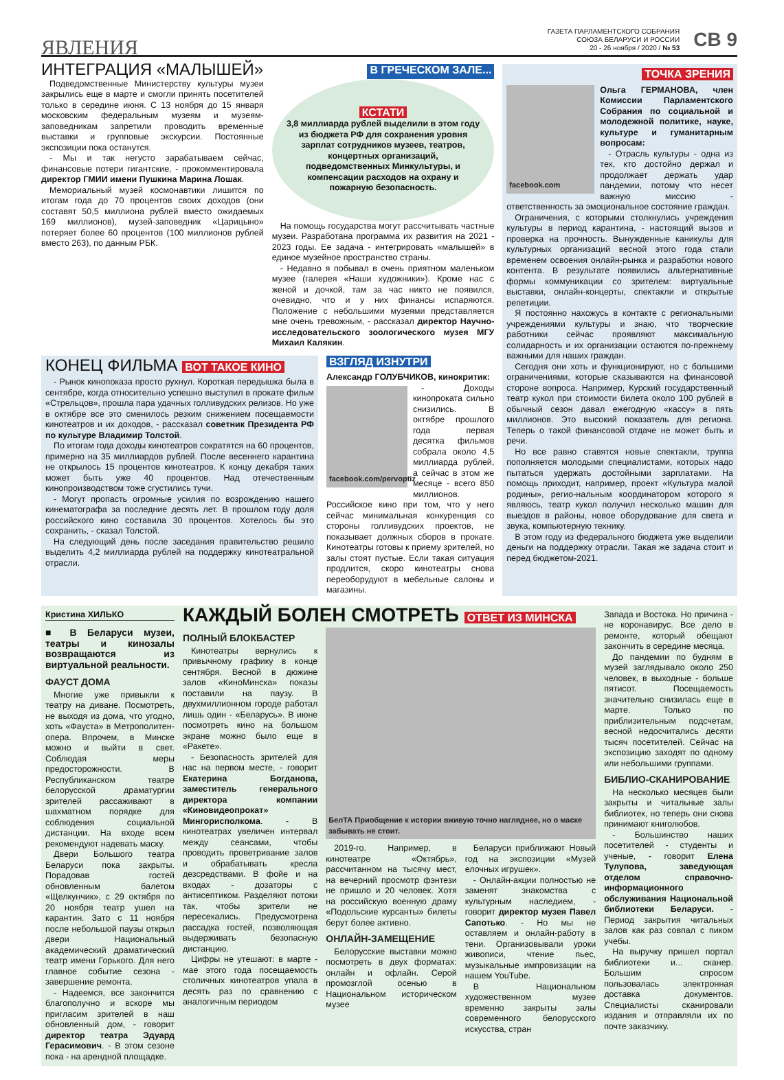ЯВЛЕНИЯ
ГАЗЕТА ПАРЛАМЕНТСКОГО СОБРАНИЯ
СОЮЗА БЕЛАРУСИ И РОССИИ
20 - 26 ноября / 2020 / № 53
СВ 9
ИНТЕГРАЦИЯ «МАЛЫШЕЙ»
В ГРЕЧЕСКОМ ЗАЛЕ...
Подведомственные Министерству культуры музеи закрылись еще в марте и смогли принять посетителей только в середине июня. С 13 ноября до 15 января московским федеральным музеям и музеям-заповедникам запретили проводить временные выставки и групповые экскурсии. Постоянные экспозиции пока останутся.
- Мы и так негусто зарабатываем сейчас, финансовые потери гигантские, - прокомментировала директор ГМИИ имени Пушкина Марина Лошак.
Мемориальный музей космонавтики лишится по итогам года до 70 процентов своих доходов (они составят 50,5 миллиона рублей вместо ожидаемых 169 миллионов), музей-заповедник «Царицыно» потеряет более 60 процентов (100 миллионов рублей вместо 263), по данным РБК.
КСТАТИ
3,8 миллиарда рублей выделили в этом году из бюджета РФ для сохранения уровня зарплат сотрудников музеев, театров, концертных организаций, подведомственных Минкультуры, и компенсации расходов на охрану и пожарную безопасность.
На помощь государства могут рассчитывать частные музеи. Разработана программа их развития на 2021 - 2023 годы. Ее задача - интегрировать «малышей» в единое музейное пространство страны.
- Недавно я побывал в очень приятном маленьком музее (галерея «Наши художники»). Кроме нас с женой и дочкой, там за час никто не появился, очевидно, что и у них финансы испаряются. Положение с небольшими музеями представляется мне очень тревожным, - рассказал директор Научно-исследовательского зоологического музея МГУ Михаил Калякин.
КОНЕЦ ФИЛЬМА ВОТ ТАКОЕ КИНО
- Рынок кинопоказа просто рухнул. Короткая передышка была в сентябре, когда относительно успешно выступил в прокате фильм «Стрельцов», прошла пара удачных голливудских релизов. Но уже в октябре все это сменилось резким снижением посещаемости кинотеатров и их доходов, - рассказал советник Президента РФ по культуре Владимир Толстой.
По итогам года доходы кинотеатров сократятся на 60 процентов, примерно на 35 миллиардов рублей. После весеннего карантина не открылось 15 процентов кинотеатров. К концу декабря таких может быть уже 40 процентов. Над отечественным кинопроизводством тоже сгустились тучи.
- Могут пропасть огромные усилия по возрождению нашего кинематографа за последние десять лет. В прошлом году доля российского кино составила 30 процентов. Хотелось бы это сохранить, - сказал Толстой.
На следующий день после заседания правительство решило выделить 4,2 миллиарда рублей на поддержку кинотеатральной отрасли.
ВЗГЛЯД ИЗНУТРИ
Александр ГОЛУБЧИКОВ, кинокритик:
facebook.com/pervoptiz
- Доходы кинопроката сильно снизились. В октябре прошлого года первая десятка фильмов собрала около 4,5 миллиарда рублей, а сейчас в этом же месяце - всего 850 миллионов. Российское кино при том, что у него сейчас минимальная конкуренция со стороны голливудских проектов, не показывает должных сборов в прокате. Кинотеатры готовы к приему зрителей, но залы стоят пустые. Если такая ситуация продлится, скоро кинотеатры снова переоборудуют в мебельные салоны и магазины.
ТОЧКА ЗРЕНИЯ
facebook.com
Ольга ГЕРМАНОВА, член Комиссии Парламентского Собрания по социальной и молодежной политике, науке, культуре и гуманитарным вопросам:
- Отрасль культуры - одна из тех, кто достойно держал и продолжает держать удар пандемии, потому что несет важную миссию - ответственность за эмоциональное состояние граждан.
Ограничения, с которыми столкнулись учреждения культуры в период карантина, - настоящий вызов и проверка на прочность. Вынужденные каникулы для культурных организаций весной этого года стали временем освоения онлайн-рынка и разработки нового контента. В результате появились альтернативные формы коммуникации со зрителем: виртуальные выставки, онлайн-концерты, спектакли и открытые репетиции.
Я постоянно нахожусь в контакте с региональными учреждениями культуры и знаю, что творческие работники сейчас проявляют максимальную солидарность и их организации остаются по-прежнему важными для наших граждан.
Сегодня они хоть и функционируют, но с большими ограничениями, которые сказываются на финансовой стороне вопроса. Например, Курский государственный театр кукол при стоимости билета около 100 рублей в обычный сезон давал ежегодную «кассу» в пять миллионов. Это высокий показатель для региона. Теперь о такой финансовой отдаче не может быть и речи.
Но все равно ставятся новые спектакли, труппа пополняется молодыми специалистами, которых надо пытаться удержать достойными зарплатами. На помощь приходит, например, проект «Культура малой родины», регио-нальным координатором которого я являюсь, театр кукол получил несколько машин для выездов в районы, новое оборудование для света и звука, компьютерную технику.
В этом году из федерального бюджета уже выделили деньги на поддержку отрасли. Такая же задача стоит и перед бюджетом-2021.
Кристина ХИЛЬКО
■ В Беларуси музеи, театры и кинозалы возвращаются из виртуальной реальности.
ФАУСТ ДОМА
Многие уже привыкли к театру на диване. Посмотреть, не выходя из дома, что угодно, хоть «Фауста» в Метрополитен-опера. Впрочем, в Минске можно и выйти в свет. Соблюдая меры предосторожности. В Республиканском театре белорусской драматургии зрителей рассаживают в шахматном порядке для соблюдения социальной дистанции. На входе всем рекомендуют надевать маску.
Двери Большого театра Беларуси пока закрыты. Порадовав гостей обновленным балетом «Щелкунчик», с 29 октября по 20 ноября театр ушел на карантин. Зато с 11 ноября после небольшой паузы открыл двери Национальный академический драматический театр имени Горького. Для него главное событие сезона - завершение ремонта.
- Надеемся, все закончится благополучно и вскоре мы пригласим зрителей в наш обновленный дом, - говорит директор театра Эдуард Герасимович. - В этом сезоне пока - на арендной площадке.
КАЖДЫЙ БОЛЕН СМОТРЕТЬ ОТВЕТ ИЗ МИНСКА
ПОЛНЫЙ БЛОКБАСТЕР
Кинотеатры вернулись к привычному графику в конце сентября. Весной в дюжине залов «КиноМинска» показы поставили на паузу. В двухмиллионном городе работал лишь один - «Беларусь». В июне посмотреть кино на большом экране можно было еще в «Ракете».
- Безопасность зрителей для нас на первом месте, - говорит Екатерина Богданова, заместитель генерального директора компании «Киновидеопрокат» Мингорисполкома. - В кинотеатрах увеличен интервал между сеансами, чтобы проводить проветривание залов и обрабатывать кресла дезсредствами. В фойе и на входах - дозаторы с антисептиком. Разделяют потоки так, чтобы зрители не пересекались. Предусмотрена рассадка гостей, позволяющая выдерживать безопасную дистанцию.
Цифры не утешают: в марте - мае этого года посещаемость столичных кинотеатров упала в десять раз по сравнению с аналогичным периодом
БелТА Приобщение к истории вживую точно нагляднее, но о маске забывать не стоит.
2019-го. Например, в кинотеатре «Октябрь», рассчитанном на тысячу мест, на вечерний просмотр фэнтези не пришло и 20 человек. Хотя на российскую военную драму «Подольские курсанты» билеты берут более активно.
ОНЛАЙН-ЗАМЕЩЕНИЕ
Белорусские выставки можно посмотреть в двух форматах: онлайн и офлайн. Серой промозглой осенью в Национальном историческом музее
Беларуси приближают Новый год на экспозиции «Музей елочных игрушек».
- Онлайн-акции полностью не заменят знакомства с культурным наследием, - говорит директор музея Павел Сапотько. - Но мы не оставляем и онлайн-работу в тени. Организовывали уроки живописи, чтение пьес, музыкальные импровизации на нашем YouTube.
В Национальном художественном музее временно закрыты залы современного белорусского искусства, стран
Запада и Востока. Но причина - не коронавирус. Все дело в ремонте, который обещают закончить в середине месяца.
До пандемии по будням в музей заглядывало около 250 человек, в выходные - больше пятисот. Посещаемость значительно снизилась еще в марте. Только по приблизительным подсчетам, весной недосчитались десяти тысяч посетителей. Сейчас на экспозицию заходят по одному или небольшими группами.
БИБЛИО-СКАНИРОВАНИЕ
На несколько месяцев были закрыты и читальные залы библиотек, но теперь они снова принимают книголюбов.
- Большинство наших посетителей - студенты и ученые, - говорит Елена Тулупова, заведующая отделом справочно-информационного обслуживания Национальной библиотеки Беларуси. - Период закрытия читальных залов как раз совпал с пиком учебы.
На выручку пришел портал библиотеки и... сканер. Большим спросом пользовалась электронная доставка документов. Специалисты сканировали издания и отправляли их по почте заказчику.